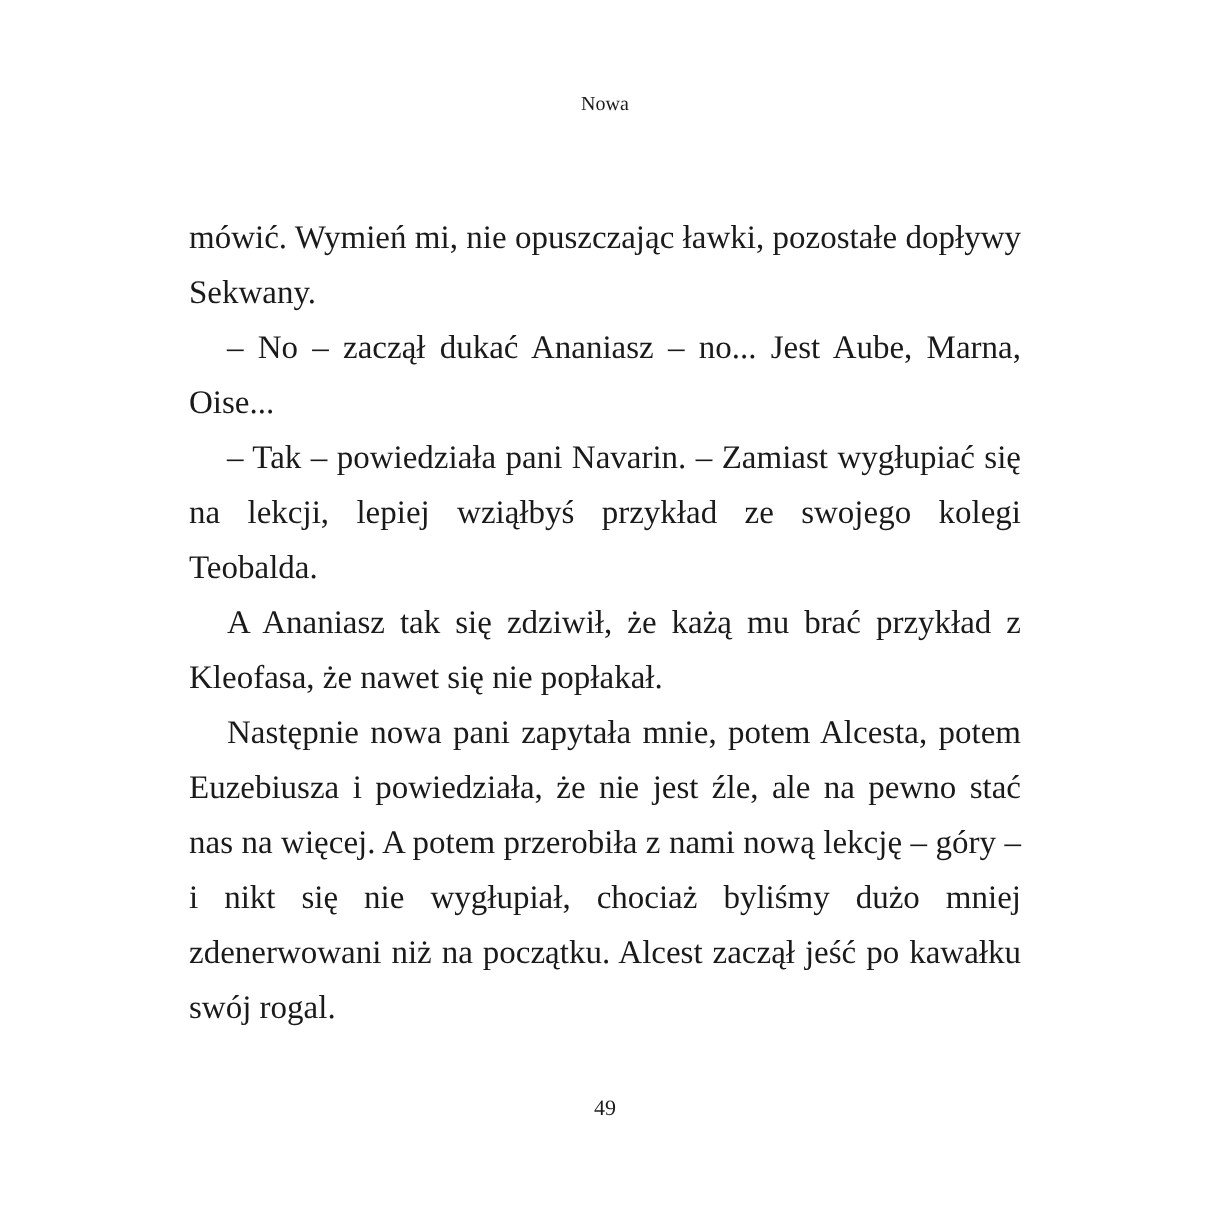Nowa
mówić. Wymień mi, nie opuszczając ławki, pozostałe dopływy Sekwany.
– No – zaczął dukać Ananiasz – no... Jest Aube, Marna, Oise...
– Tak – powiedziała pani Navarin. – Zamiast wygłupiać się na lekcji, lepiej wziąłbyś przykład ze swojego kolegi Teobalda.
A Ananiasz tak się zdziwił, że każą mu brać przykład z Kleofasa, że nawet się nie popłakał.
Następnie nowa pani zapytała mnie, potem Alcesta, potem Euzebiusza i powiedziała, że nie jest źle, ale na pewno stać nas na więcej. A potem przerobiła z nami nową lekcję – góry – i nikt się nie wygłupiał, chociaż byliśmy dużo mniej zdenerwowani niż na początku. Alcest zaczął jeść po kawałku swój rogal.
49